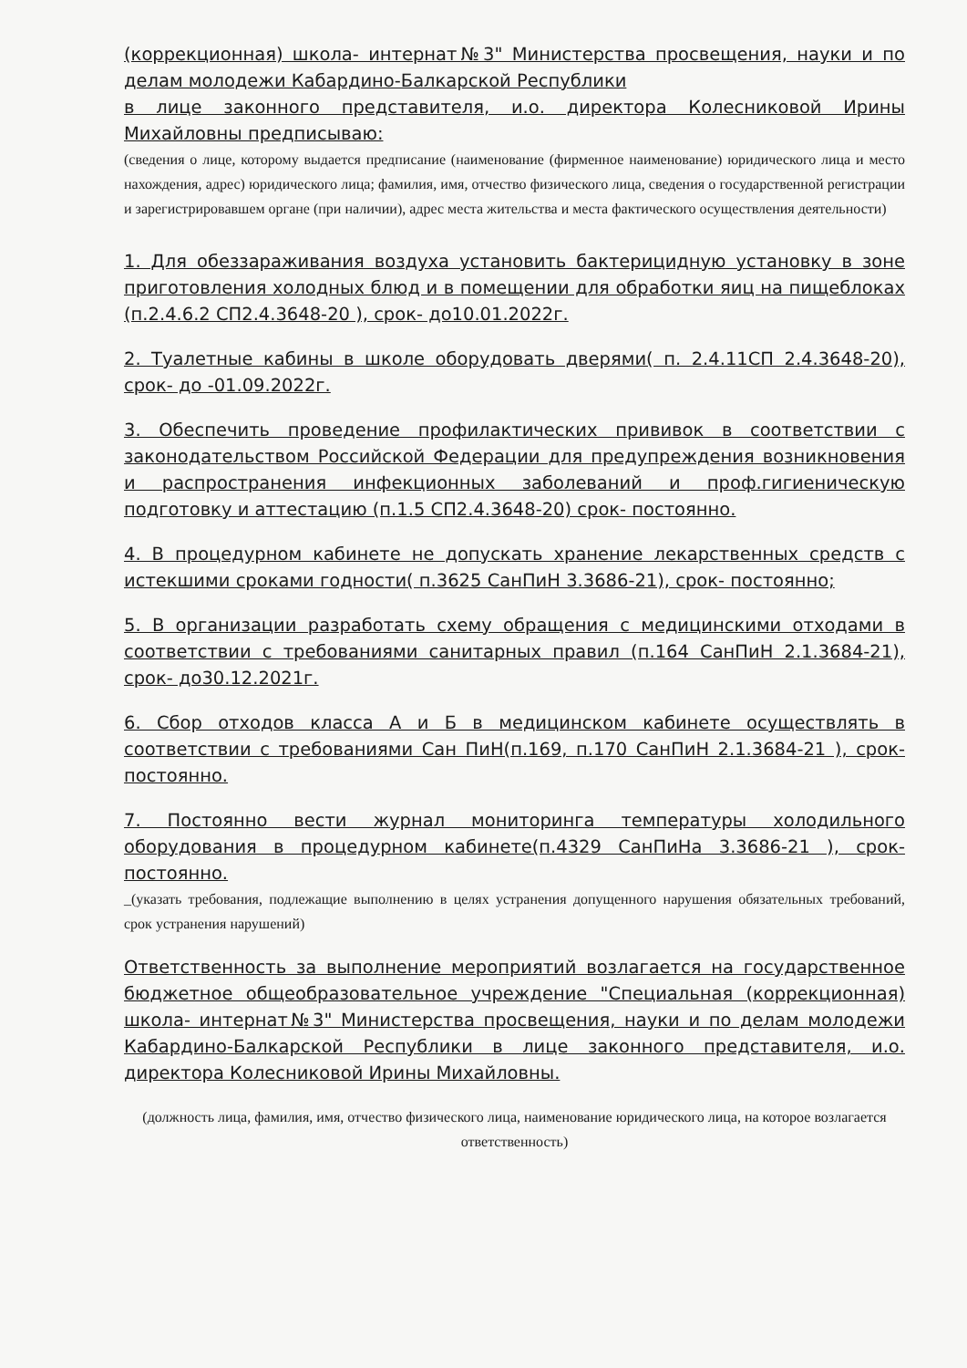(коррекционная) школа- интернат№3" Министерства просвещения, науки и по делам молодежи Кабардино-Балкарской Республики
в лице законного представителя, и.о. директора Колесниковой Ирины Михайловны предписываю:
(сведения о лице, которому выдается предписание (наименование (фирменное наименование) юридического лица и место нахождения, адрес) юридического лица; фамилия, имя, отчество физического лица, сведения о государственной регистрации и зарегистрировавшем органе (при наличии), адрес места жительства и места фактического осуществления деятельности)
1. Для обеззараживания воздуха установить бактерицидную установку в зоне приготовления холодных блюд и в помещении для обработки яиц на пищеблоках (п.2.4.6.2 СП2.4.3648-20 ), срок- до10.01.2022г.
2. Туалетные кабины в школе оборудовать дверями( п. 2.4.11СП 2.4.3648-20), срок- до -01.09.2022г.
3. Обеспечить проведение профилактических прививок в соответствии с законодательством Российской Федерации для предупреждения возникновения и распространения инфекционных заболеваний и проф.гигиеническую подготовку и аттестацию (п.1.5 СП2.4.3648-20) срок- постоянно.
4. В процедурном кабинете не допускать хранение лекарственных средств с истекшими сроками годности( п.3625 СанПиН 3.3686-21), срок- постоянно;
5. В организации разработать схему обращения с медицинскими отходами в соответствии с требованиями санитарных правил (п.164 СанПиН 2.1.3684-21), срок- до30.12.2021г.
6. Сбор отходов класса А и Б в медицинском кабинете осуществлять в соответствии с требованиями Сан ПиН(п.169, п.170 СанПиН 2.1.3684-21 ), срок- постоянно.
7. Постоянно вести журнал мониторинга температуры холодильного оборудования в процедурном кабинете(п.4329 СанПиНа 3.3686-21 ), срок- постоянно.
_(указать требования, подлежащие выполнению в целях устранения допущенного нарушения обязательных требований, срок устранения нарушений)
Ответственность за выполнение мероприятий возлагается на государственное бюджетное общеобразовательное учреждение "Специальная (коррекционная) школа- интернат№3" Министерства просвещения, науки и по делам молодежи Кабардино-Балкарской Республики в лице законного представителя, и.о. директора Колесниковой Ирины Михайловны.
(должность лица, фамилия, имя, отчество физического лица, наименование юридического лица, на которое возлагается ответственность)